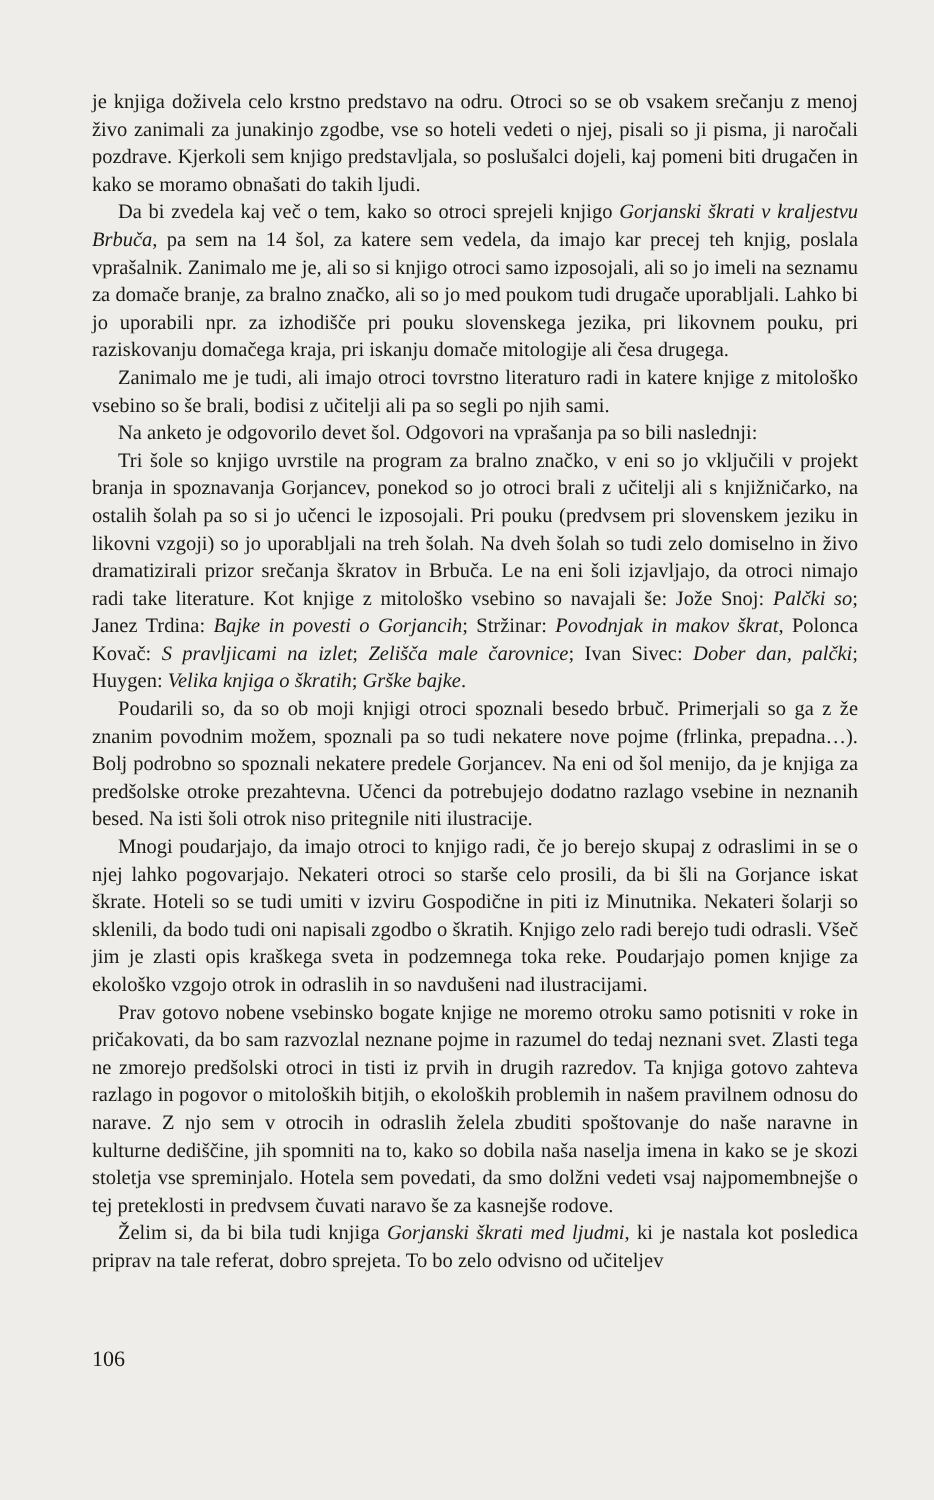je knjiga doživela celo krstno predstavo na odru. Otroci so se ob vsakem srečanju z menoj živo zanimali za junakinjo zgodbe, vse so hoteli vedeti o njej, pisali so ji pisma, ji naročali pozdrave. Kjerkoli sem knjigo predstavljala, so poslušalci dojeli, kaj pomeni biti drugačen in kako se moramo obnašati do takih ljudi.
Da bi zvedela kaj več o tem, kako so otroci sprejeli knjigo Gorjanski škrati v kraljestvu Brbuča, pa sem na 14 šol, za katere sem vedela, da imajo kar precej teh knjig, poslala vprašalnik. Zanimalo me je, ali so si knjigo otroci samo izposojali, ali so jo imeli na seznamu za domače branje, za bralno značko, ali so jo med poukom tudi drugače uporabljali. Lahko bi jo uporabili npr. za izhodišče pri pouku slovenskega jezika, pri likovnem pouku, pri raziskovanju domačega kraja, pri iskanju domače mitologije ali česa drugega.
Zanimalo me je tudi, ali imajo otroci tovrstno literaturo radi in katere knjige z mitološko vsebino so še brali, bodisi z učitelji ali pa so segli po njih sami.
Na anketo je odgovorilo devet šol. Odgovori na vprašanja pa so bili naslednji:
Tri šole so knjigo uvrstile na program za bralno značko, v eni so jo vključili v projekt branja in spoznavanja Gorjancev, ponekod so jo otroci brali z učitelji ali s knjižničarko, na ostalih šolah pa so si jo učenci le izposojali. Pri pouku (predvsem pri slovenskem jeziku in likovni vzgoji) so jo uporabljali na treh šolah. Na dveh šolah so tudi zelo domiselno in živo dramatizirali prizor srečanja škratov in Brbuča. Le na eni šoli izjavljajo, da otroci nimajo radi take literature. Kot knjige z mitološko vsebino so navajali še: Jože Snoj: Palčki so; Janez Trdina: Bajke in povesti o Gorjancih; Stržinar: Povodnjak in makov škrat, Polonca Kovač: S pravljicami na izlet; Zelišča male čarovnice; Ivan Sivec: Dober dan, palčki; Huygen: Velika knjiga o škratih; Grške bajke.
Poudarili so, da so ob moji knjigi otroci spoznali besedo brbuč. Primerjali so ga z že znanim povodnim možem, spoznali pa so tudi nekatere nove pojme (frlinka, prepadna…). Bolj podrobno so spoznali nekatere predele Gorjancev. Na eni od šol menijo, da je knjiga za predšolske otroke prezahtevna. Učenci da potrebujejo dodatno razlago vsebine in neznanih besed. Na isti šoli otrok niso pritegnile niti ilustracije.
Mnogi poudarjajo, da imajo otroci to knjigo radi, če jo berejo skupaj z odraslimi in se o njej lahko pogovarjajo. Nekateri otroci so starše celo prosili, da bi šli na Gorjance iskat škrate. Hoteli so se tudi umiti v izviru Gospodične in piti iz Minutnika. Nekateri šolarji so sklenili, da bodo tudi oni napisali zgodbo o škratih. Knjigo zelo radi berejo tudi odrasli. Všeč jim je zlasti opis kraškega sveta in podzemnega toka reke. Poudarjajo pomen knjige za ekološko vzgojo otrok in odraslih in so navdušeni nad ilustracijami.
Prav gotovo nobene vsebinsko bogate knjige ne moremo otroku samo potisniti v roke in pričakovati, da bo sam razvozlal neznane pojme in razumel do tedaj neznani svet. Zlasti tega ne zmorejo predšolski otroci in tisti iz prvih in drugih razredov. Ta knjiga gotovo zahteva razlago in pogovor o mitoloških bitjih, o ekoloških problemih in našem pravilnem odnosu do narave. Z njo sem v otrocih in odraslih želela zbuditi spoštovanje do naše naravne in kulturne dediščine, jih spomniti na to, kako so dobila naša naselja imena in kako se je skozi stoletja vse spreminjalo. Hotela sem povedati, da smo dolžni vedeti vsaj najpomembnejše o tej preteklosti in predvsem čuvati naravo še za kasnejše rodove.
Želim si, da bi bila tudi knjiga Gorjanski škrati med ljudmi, ki je nastala kot posledica priprav na tale referat, dobro sprejeta. To bo zelo odvisno od učiteljev
106